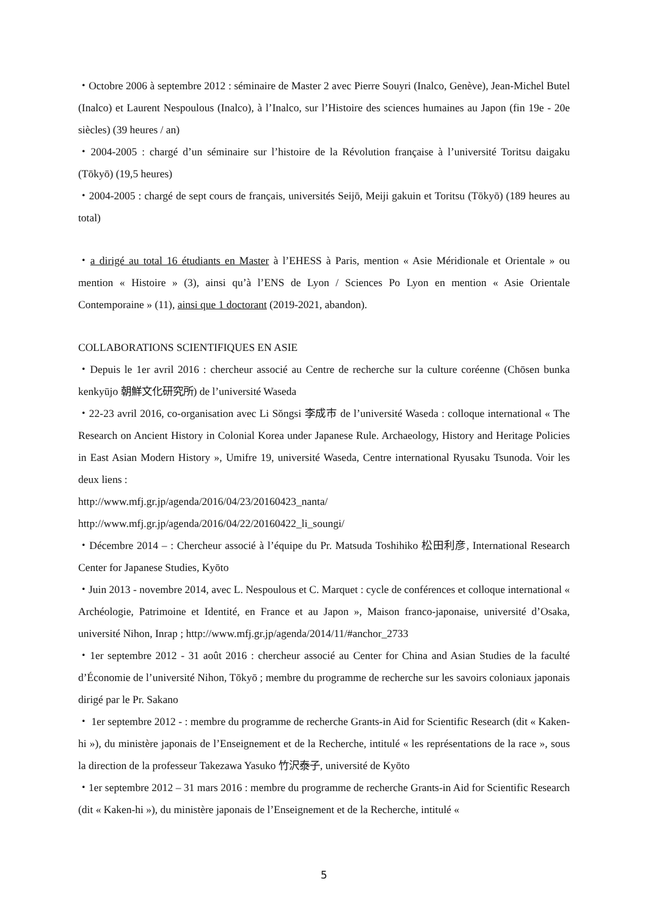・Octobre 2006 à septembre 2012 : séminaire de Master 2 avec Pierre Souyri (Inalco, Genève), Jean-Michel Butel (Inalco) et Laurent Nespoulous (Inalco), à l’Inalco, sur l’Histoire des sciences humaines au Japon (fin 19e - 20e siècles) (39 heures / an)
・2004-2005 : chargé d’un séminaire sur l’histoire de la Révolution française à l’université Toritsu daigaku (Tōkyō) (19,5 heures)
・2004-2005 : chargé de sept cours de français, universités Seijō, Meiji gakuin et Toritsu (Tōkyō) (189 heures au total)
・a dirigé au total 16 étudiants en Master à l’EHESS à Paris, mention « Asie Méridionale et Orientale » ou mention « Histoire » (3), ainsi qu’à l’ENS de Lyon / Sciences Po Lyon en mention « Asie Orientale Contemporaine » (11), ainsi que 1 doctorant (2019-2021, abandon).
COLLABORATIONS SCIENTIFIQUES EN ASIE
・Depuis le 1er avril 2016 : chercheur associé au Centre de recherche sur la culture coréenne (Chōsen bunka kenkyūjo 朝鮮文化研究所) de l’université Waseda
・22-23 avril 2016, co-organisation avec Li Sŏngsi 李成市 de l’université Waseda : colloque international « The Research on Ancient History in Colonial Korea under Japanese Rule. Archaeology, History and Heritage Policies in East Asian Modern History », Umifre 19, université Waseda, Centre international Ryusaku Tsunoda. Voir les deux liens :
http://www.mfj.gr.jp/agenda/2016/04/23/20160423_nanta/
http://www.mfj.gr.jp/agenda/2016/04/22/20160422_li_soungi/
・Décembre 2014 – : Chercheur associé à l’équipe du Pr. Matsuda Toshihiko 松田利彦, International Research Center for Japanese Studies, Kyōto
・Juin 2013 - novembre 2014, avec L. Nespoulous et C. Marquet : cycle de conférences et colloque international « Archéologie, Patrimoine et Identité, en France et au Japon », Maison franco-japonaise, université d’Osaka, université Nihon, Inrap ; http://www.mfj.gr.jp/agenda/2014/11/#anchor_2733
・1er septembre 2012 - 31 août 2016 : chercheur associé au Center for China and Asian Studies de la faculté d’Économie de l’université Nihon, Tōkyō ; membre du programme de recherche sur les savoirs coloniaux japonais dirigé par le Pr. Sakano
・ 1er septembre 2012 - : membre du programme de recherche Grants-in Aid for Scientific Research (dit « Kaken-hi »), du ministère japonais de l’Enseignement et de la Recherche, intitulé « les représentations de la race », sous la direction de la professeur Takezawa Yasuko 竹沢泰子, université de Kyōto
・1er septembre 2012 – 31 mars 2016 : membre du programme de recherche Grants-in Aid for Scientific Research (dit « Kaken-hi »), du ministère japonais de l’Enseignement et de la Recherche, intitulé «
5